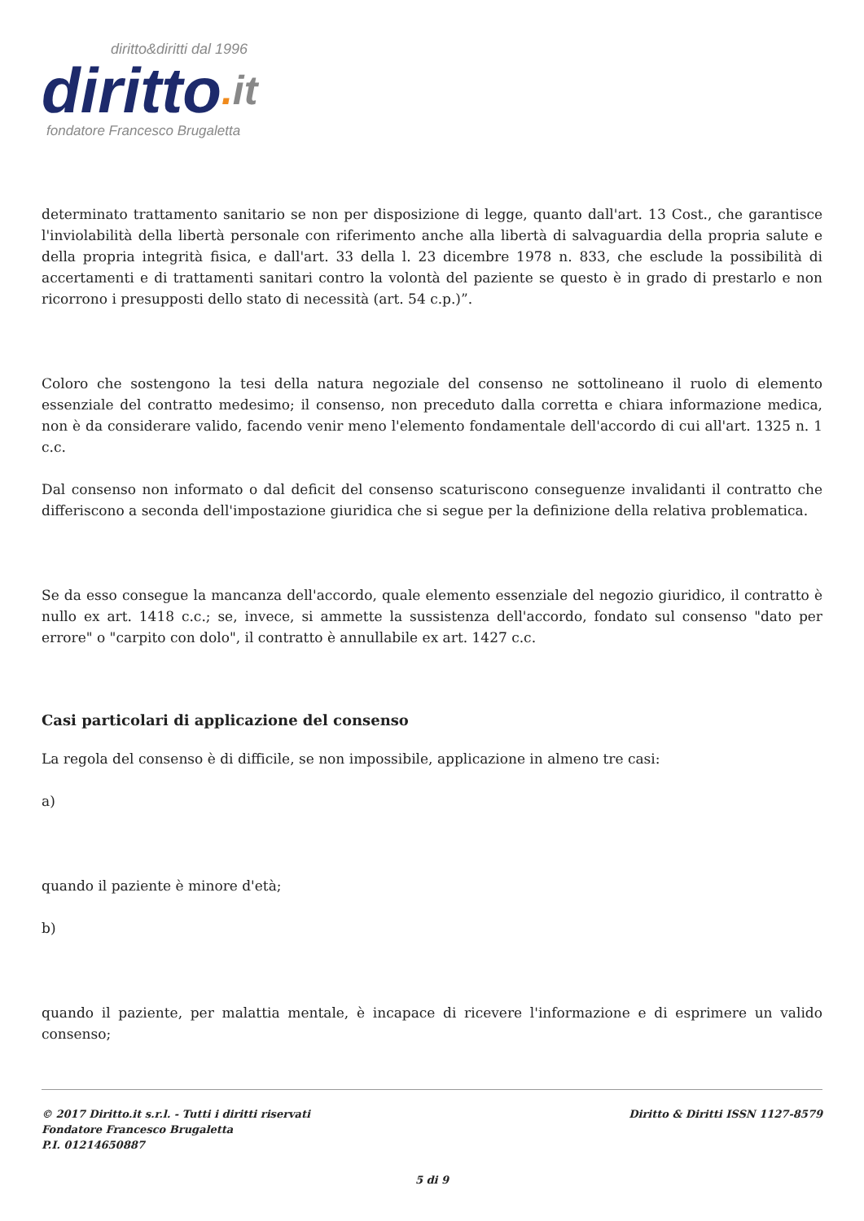diritto&diritti dal 1996
diritto. it
fondatore Francesco Brugaletta
determinato trattamento sanitario se non per disposizione di legge, quanto dall'art. 13 Cost., che garantisce l'inviolabilità della libertà personale con riferimento anche alla libertà di salvaguardia della propria salute e della propria integrità fisica, e dall'art. 33 della l. 23 dicembre 1978 n. 833, che esclude la possibilità di accertamenti e di trattamenti sanitari contro la volontà del paziente se questo è in grado di prestarlo e non ricorrono i presupposti dello stato di necessità (art. 54 c.p.)”.
Coloro che sostengono la tesi della natura negoziale del consenso ne sottolineano il ruolo di elemento essenziale del contratto medesimo; il consenso, non preceduto dalla corretta e chiara informazione medica, non è da considerare valido, facendo venir meno l'elemento fondamentale dell'accordo di cui all'art. 1325 n. 1 c.c.
Dal consenso non informato o dal deficit del consenso scaturiscono conseguenze invalidanti il contratto che differiscono a seconda dell'impostazione giuridica che si segue per la definizione della relativa problematica.
Se da esso consegue la mancanza dell'accordo, quale elemento essenziale del negozio giuridico, il contratto è nullo ex art. 1418 c.c.; se, invece, si ammette la sussistenza dell'accordo, fondato sul consenso "dato per errore" o "carpito con dolo", il contratto è annullabile ex art. 1427 c.c.
Casi particolari di applicazione del consenso
La regola del consenso è di difficile, se non impossibile, applicazione in almeno tre casi:
a)
quando il paziente è minore d'età;
b)
quando il paziente, per malattia mentale, è incapace di ricevere l'informazione e di esprimere un valido consenso;
© 2017 Diritto.it s.r.l. - Tutti i diritti riservati
Fondatore Francesco Brugaletta
P.I. 01214650887
Diritto & Diritti ISSN 1127-8579
5 di 9